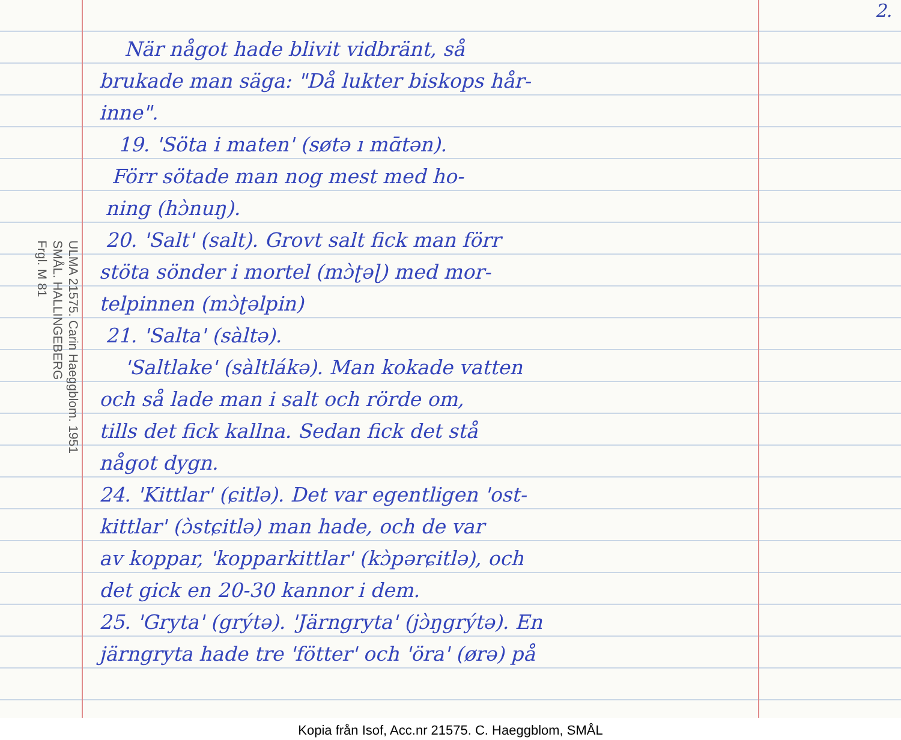2.
ULMA 21575. Carin Haeggblom. 1951
SMÅL. HALLINGEBERG
Frgl. M 81
När något hade blivit vidbränt, så
brukade man säga: "Då lukter biskops hår-
inne".
19. 'Söta i maten' (søtə ı mɑ̄tən).
Förr sötade man nog mest med ho-
ning (hɔ̀nuŋ).
20. 'Salt' (salt). Grovt salt fick man förr
stöta sönder i mortel (mɔ̀ʈəɭ) med mor-
telpinnen (mɔ̀ʈəlpin)
21. 'Salta' (sàltə).
'Saltlake' (sàltlákə). Man kokade vatten
och så lade man i salt och rörde om,
tills det fick kallna. Sedan fick det stå
något dygn.
24. 'Kittlar' (ɕitlə). Det var egentligen 'ost-
kittlar' (ɔ̀stɕitlə) man hade, och de var
av koppar, 'kopparkittlar' (kɔ̀pərɕitlə), och
det gick en 20-30 kannor i dem.
25. 'Gryta' (grýtə). 'Järngryta' (jɔ̀ŋgrýtə). En
järngryta hade tre 'fötter' och 'öra' (ørə) på
Kopia från Isof, Acc.nr 21575. C. Haeggblom, SMÅL